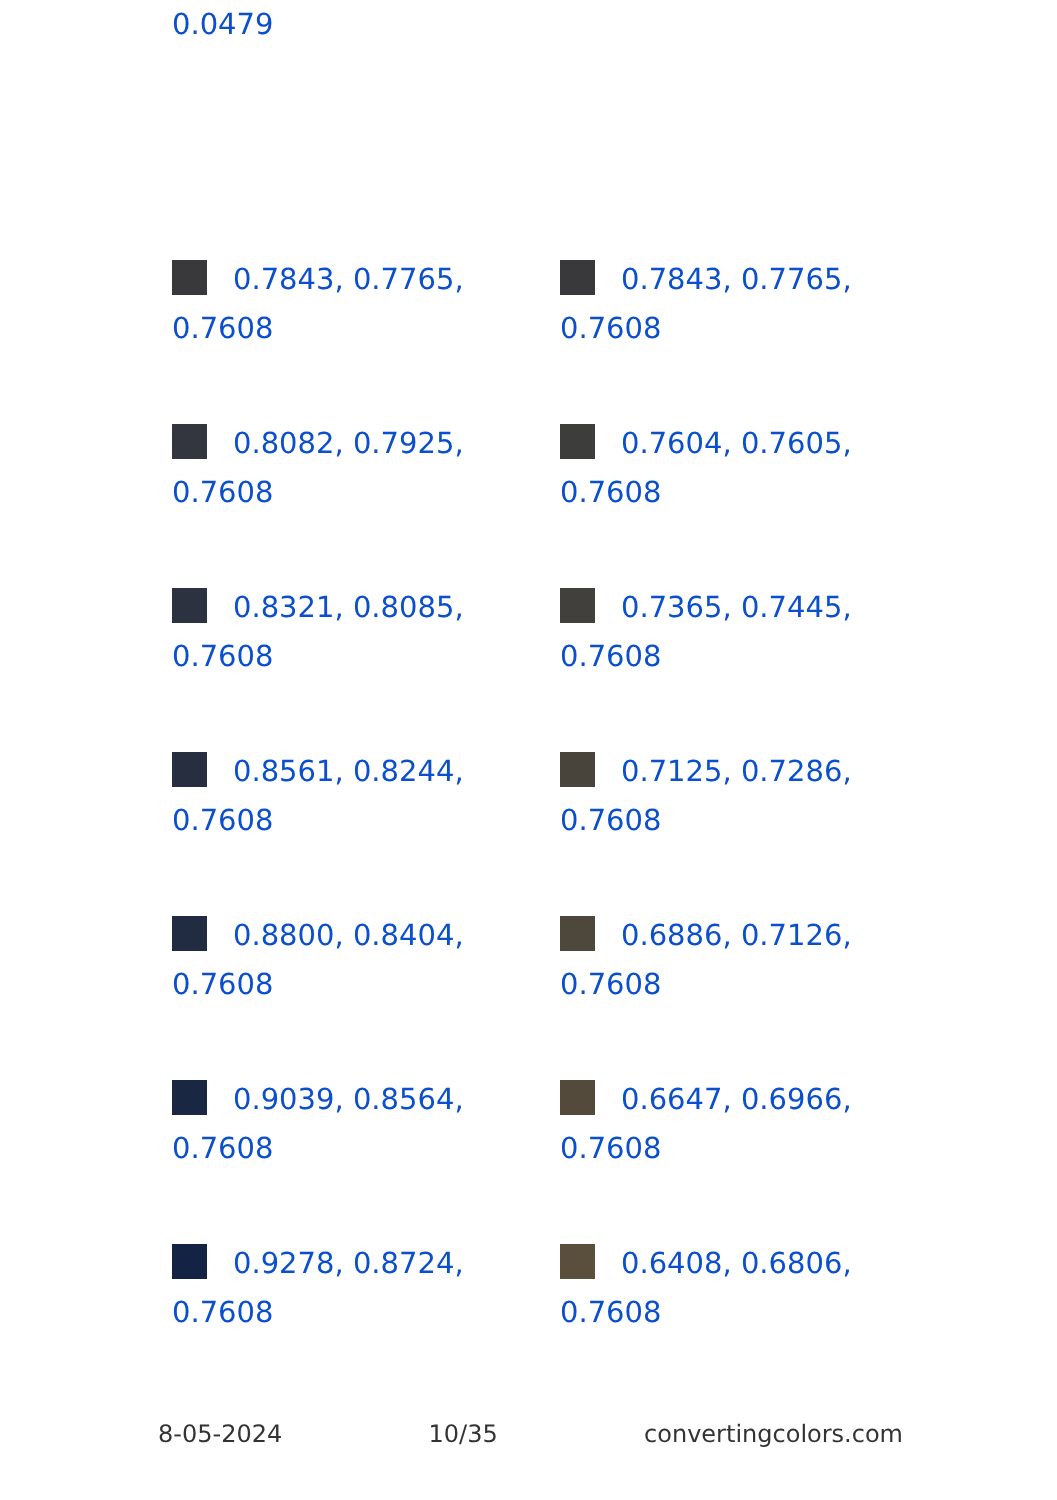0.0479
0.7843, 0.7765, 0.7608
0.7843, 0.7765, 0.7608
0.8082, 0.7925, 0.7608
0.7604, 0.7605, 0.7608
0.8321, 0.8085, 0.7608
0.7365, 0.7445, 0.7608
0.8561, 0.8244, 0.7608
0.7125, 0.7286, 0.7608
0.8800, 0.8404, 0.7608
0.6886, 0.7126, 0.7608
0.9039, 0.8564, 0.7608
0.6647, 0.6966, 0.7608
0.9278, 0.8724, 0.7608
0.6408, 0.6806, 0.7608
8-05-2024 10/35 convertingcolors.com